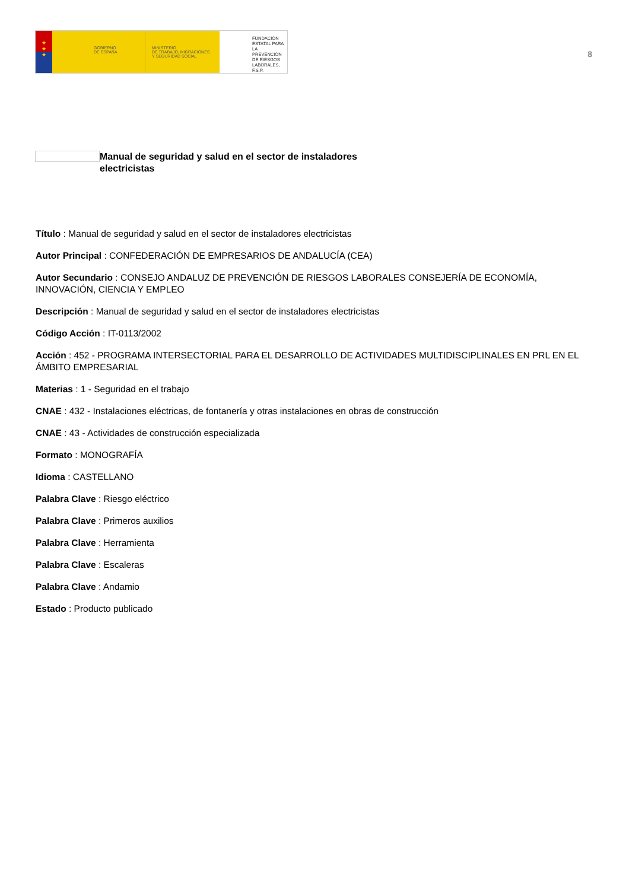★
★
★
GOBIERNO
DE ESPAÑA
MINISTERIO
DE TRABAJO, MIGRACIONES
Y SEGURIDAD SOCIAL
FUNDACIÓN
ESTATAL PARA
LA PREVENCIÓN
DE RIESGOS
LABORALES, F.S.P.
8
Manual de seguridad y salud en el sector de instaladores electricistas
Título : Manual de seguridad y salud en el sector de instaladores electricistas
Autor Principal : CONFEDERACIÓN DE EMPRESARIOS DE ANDALUCÍA (CEA)
Autor Secundario : CONSEJO ANDALUZ DE PREVENCIÓN DE RIESGOS LABORALES CONSEJERÍA DE ECONOMÍA, INNOVACIÓN, CIENCIA Y EMPLEO
Descripción : Manual de seguridad y salud en el sector de instaladores electricistas
Código Acción : IT-0113/2002
Acción : 452 - PROGRAMA INTERSECTORIAL PARA EL DESARROLLO DE ACTIVIDADES MULTIDISCIPLINALES EN PRL EN EL ÁMBITO EMPRESARIAL
Materias : 1 - Seguridad en el trabajo
CNAE : 432 - Instalaciones eléctricas, de fontanería y otras instalaciones en obras de construcción
CNAE : 43 - Actividades de construcción especializada
Formato : MONOGRAFÍA
Idioma : CASTELLANO
Palabra Clave : Riesgo eléctrico
Palabra Clave : Primeros auxilios
Palabra Clave : Herramienta
Palabra Clave : Escaleras
Palabra Clave : Andamio
Estado : Producto publicado